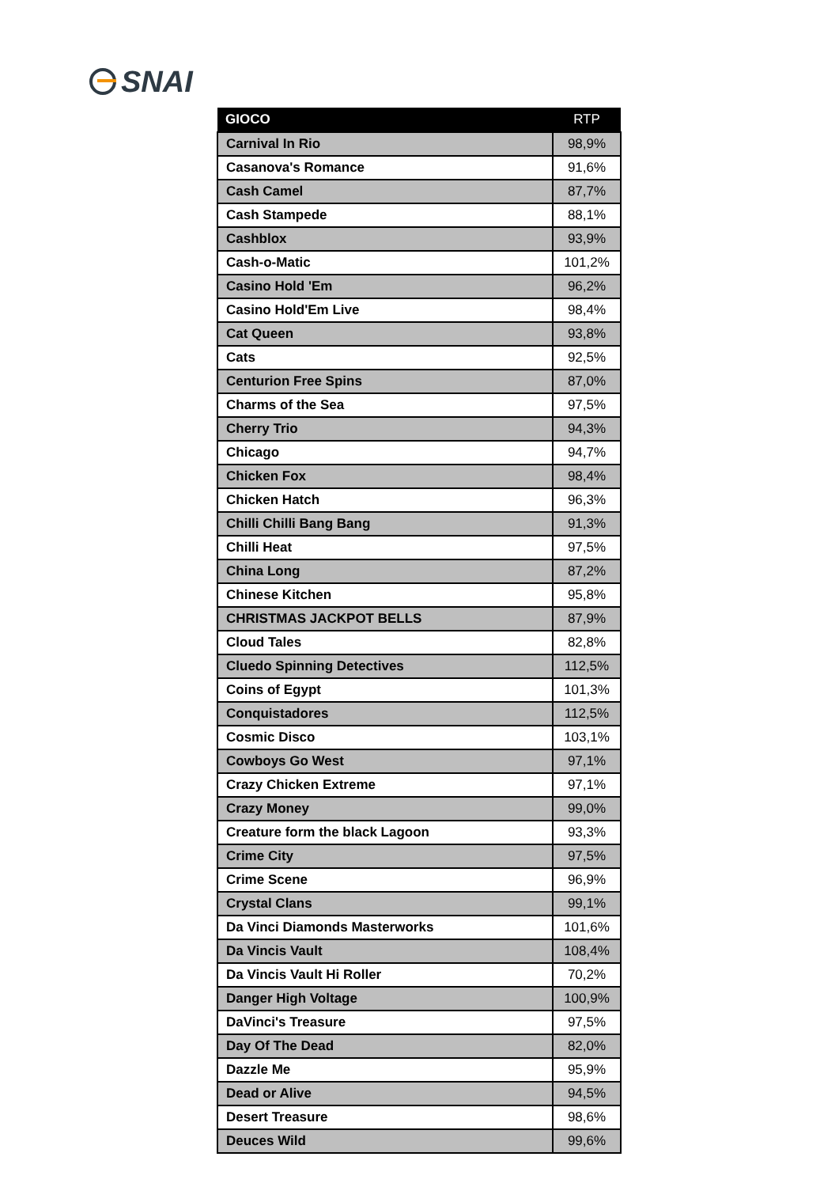SNAI
| GIOCO | RTP |
| --- | --- |
| Carnival In Rio | 98,9% |
| Casanova's Romance | 91,6% |
| Cash Camel | 87,7% |
| Cash Stampede | 88,1% |
| Cashblox | 93,9% |
| Cash-o-Matic | 101,2% |
| Casino Hold 'Em | 96,2% |
| Casino Hold'Em Live | 98,4% |
| Cat Queen | 93,8% |
| Cats | 92,5% |
| Centurion Free Spins | 87,0% |
| Charms of the Sea | 97,5% |
| Cherry Trio | 94,3% |
| Chicago | 94,7% |
| Chicken Fox | 98,4% |
| Chicken Hatch | 96,3% |
| Chilli Chilli Bang Bang | 91,3% |
| Chilli Heat | 97,5% |
| China Long | 87,2% |
| Chinese Kitchen | 95,8% |
| CHRISTMAS JACKPOT BELLS | 87,9% |
| Cloud Tales | 82,8% |
| Cluedo Spinning Detectives | 112,5% |
| Coins of Egypt | 101,3% |
| Conquistadores | 112,5% |
| Cosmic Disco | 103,1% |
| Cowboys Go West | 97,1% |
| Crazy Chicken Extreme | 97,1% |
| Crazy Money | 99,0% |
| Creature form the black Lagoon | 93,3% |
| Crime City | 97,5% |
| Crime Scene | 96,9% |
| Crystal Clans | 99,1% |
| Da Vinci Diamonds Masterworks | 101,6% |
| Da Vincis Vault | 108,4% |
| Da Vincis Vault Hi Roller | 70,2% |
| Danger High Voltage | 100,9% |
| DaVinci's Treasure | 97,5% |
| Day Of The Dead | 82,0% |
| Dazzle Me | 95,9% |
| Dead or Alive | 94,5% |
| Desert Treasure | 98,6% |
| Deuces Wild | 99,6% |